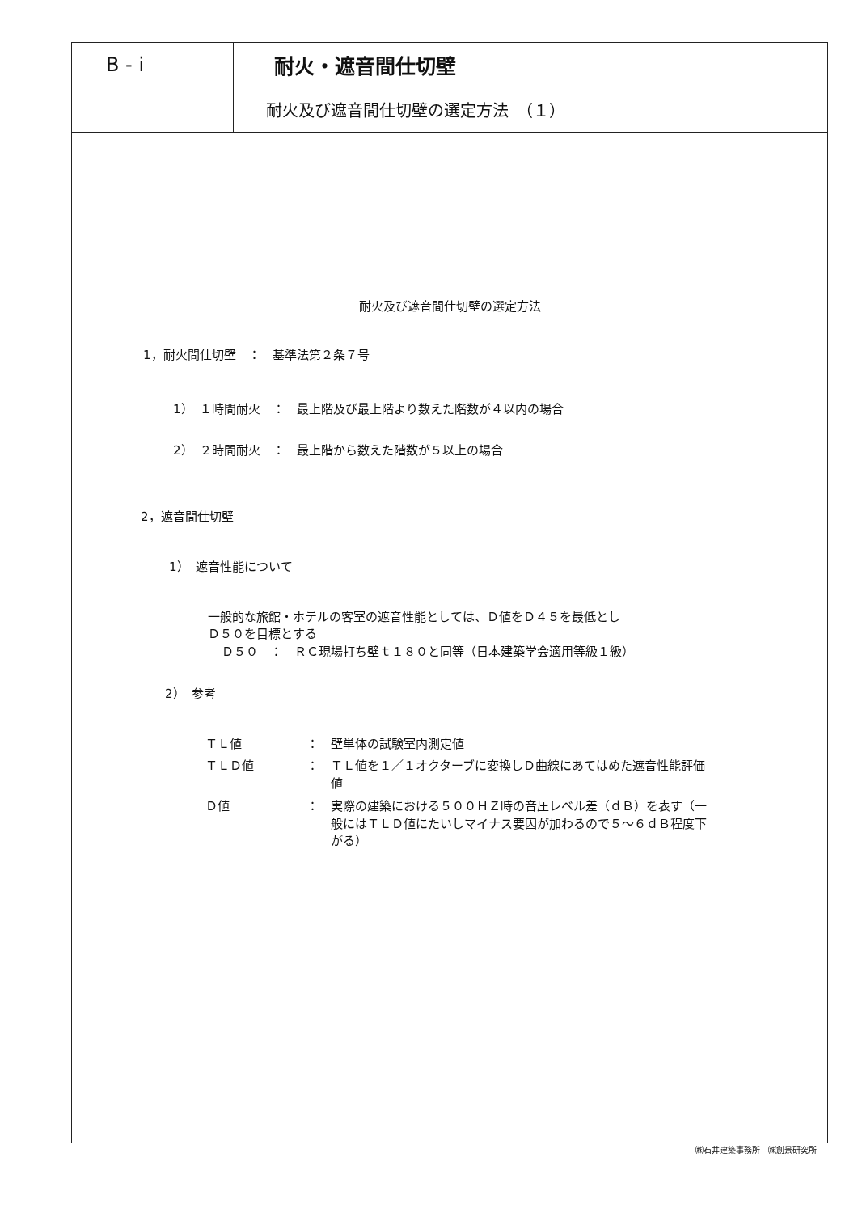B - i
耐火・遮音間仕切壁
耐火及び遮音間仕切壁の選定方法　（１）
耐火及び遮音間仕切壁の選定方法
1，耐火間仕切壁　：　基準法第２条７号
1）　１時間耐火　：　最上階及び最上階より数えた階数が４以内の場合
2）　２時間耐火　：　最上階から数えた階数が５以上の場合
2，遮音間仕切壁
1）　遮音性能について
一般的な旅館・ホテルの客室の遮音性能としては、Ｄ値をＤ４５を最低とし
Ｄ５０を目標とする
Ｄ５０　：　ＲＣ現場打ち壁ｔ１８０と同等（日本建築学会適用等級１級）
2）　参考
ＴＬ値 ： 壁単体の試験室内測定値
ＴＬＤ値 ： ＴＬ値を１／１オクターブに変換しＤ曲線にあてはめた遮音性能評価値
Ｄ値 ： 実際の建築における５００ＨＺ時の音圧レベル差（ｄＢ）を表す（一般にはＴＬＤ値にたいしマイナス要因が加わるので５～６ｄＢ程度下がる）
㈱石井建築事務所　㈱創景研究所